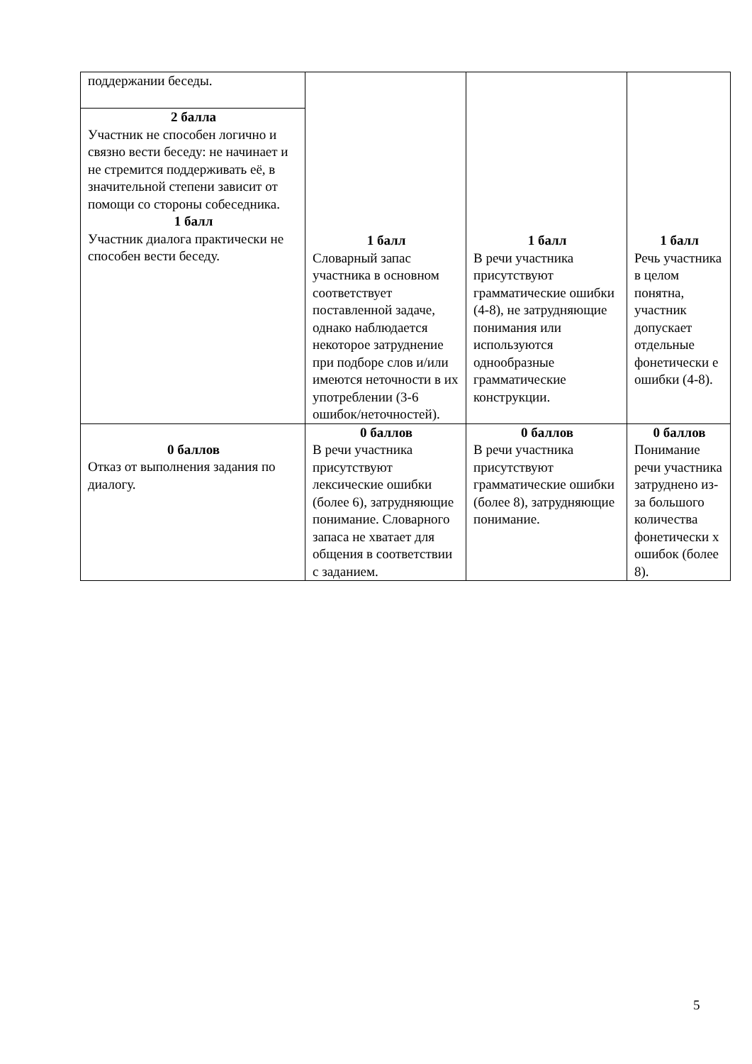| поддержании беседы. | 1 балл Словарный запас участника в основном соответствует поставленной задаче, однако наблюдается некоторое затруднение при подборе слов и/или имеются неточности в их употреблении (3-6 ошибок/неточностей). | 1 балл В речи участника присутствуют грамматические ошибки (4-8), не затрудняющие понимания или используются однообразные грамматические конструкции. | 1 балл Речь участника в целом понятна, участник допускает отдельные фонетически е ошибки (4-8). |
| 2 балла Участник не способен логично и связно вести беседу: не начинает и не стремится поддерживать её, в значительной степени зависит от помощи со стороны собеседника. 1 балл Участник диалога практически не способен вести беседу. | | | |
| 0 баллов Отказ от выполнения задания по диалогу. | 0 баллов В речи участника присутствуют лексические ошибки (более 6), затрудняющие понимание. Словарного запаса не хватает для общения в соответствии с заданием. | 0 баллов В речи участника присутствуют грамматические ошибки (более 8), затрудняющие понимание. | 0 баллов Понимание речи участника затруднено из-за большого количества фонетически х ошибок (более 8). |
5